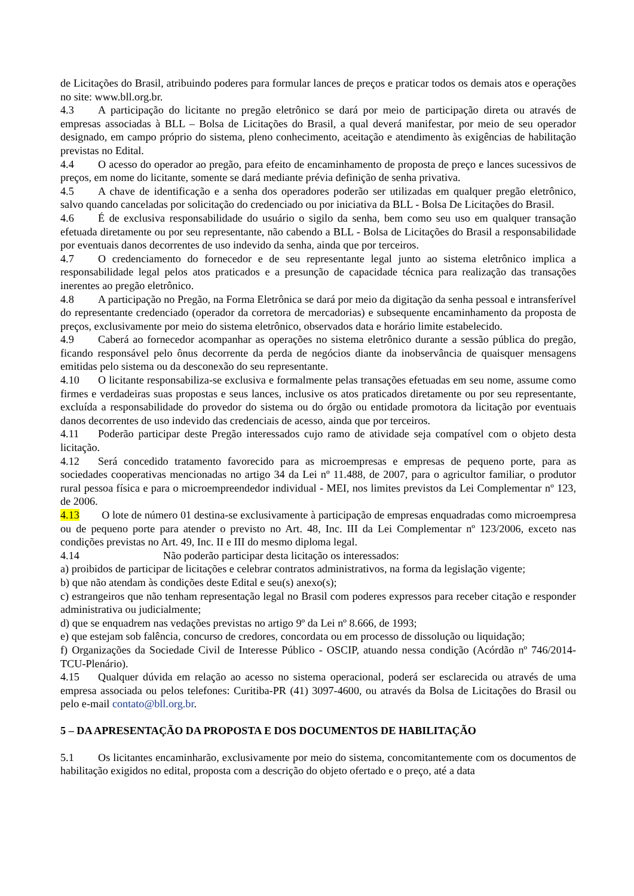de Licitações do Brasil, atribuindo poderes para formular lances de preços e praticar todos os demais atos e operações no site: www.bll.org.br.
4.3 A participação do licitante no pregão eletrônico se dará por meio de participação direta ou através de empresas associadas à BLL – Bolsa de Licitações do Brasil, a qual deverá manifestar, por meio de seu operador designado, em campo próprio do sistema, pleno conhecimento, aceitação e atendimento às exigências de habilitação previstas no Edital.
4.4 O acesso do operador ao pregão, para efeito de encaminhamento de proposta de preço e lances sucessivos de preços, em nome do licitante, somente se dará mediante prévia definição de senha privativa.
4.5 A chave de identificação e a senha dos operadores poderão ser utilizadas em qualquer pregão eletrônico, salvo quando canceladas por solicitação do credenciado ou por iniciativa da BLL - Bolsa De Licitações do Brasil.
4.6 É de exclusiva responsabilidade do usuário o sigilo da senha, bem como seu uso em qualquer transação efetuada diretamente ou por seu representante, não cabendo a BLL - Bolsa de Licitações do Brasil a responsabilidade por eventuais danos decorrentes de uso indevido da senha, ainda que por terceiros.
4.7 O credenciamento do fornecedor e de seu representante legal junto ao sistema eletrônico implica a responsabilidade legal pelos atos praticados e a presunção de capacidade técnica para realização das transações inerentes ao pregão eletrônico.
4.8 A participação no Pregão, na Forma Eletrônica se dará por meio da digitação da senha pessoal e intransferível do representante credenciado (operador da corretora de mercadorias) e subsequente encaminhamento da proposta de preços, exclusivamente por meio do sistema eletrônico, observados data e horário limite estabelecido.
4.9 Caberá ao fornecedor acompanhar as operações no sistema eletrônico durante a sessão pública do pregão, ficando responsável pelo ônus decorrente da perda de negócios diante da inobservância de quaisquer mensagens emitidas pelo sistema ou da desconexão do seu representante.
4.10 O licitante responsabiliza-se exclusiva e formalmente pelas transações efetuadas em seu nome, assume como firmes e verdadeiras suas propostas e seus lances, inclusive os atos praticados diretamente ou por seu representante, excluída a responsabilidade do provedor do sistema ou do órgão ou entidade promotora da licitação por eventuais danos decorrentes de uso indevido das credenciais de acesso, ainda que por terceiros.
4.11 Poderão participar deste Pregão interessados cujo ramo de atividade seja compatível com o objeto desta licitação.
4.12 Será concedido tratamento favorecido para as microempresas e empresas de pequeno porte, para as sociedades cooperativas mencionadas no artigo 34 da Lei nº 11.488, de 2007, para o agricultor familiar, o produtor rural pessoa física e para o microempreendedor individual - MEI, nos limites previstos da Lei Complementar nº 123, de 2006.
4.13 O lote de número 01 destina-se exclusivamente à participação de empresas enquadradas como microempresa ou de pequeno porte para atender o previsto no Art. 48, Inc. III da Lei Complementar nº 123/2006, exceto nas condições previstas no Art. 49, Inc. II e III do mesmo diploma legal.
4.14 Não poderão participar desta licitação os interessados:
a) proibidos de participar de licitações e celebrar contratos administrativos, na forma da legislação vigente;
b) que não atendam às condições deste Edital e seu(s) anexo(s);
c) estrangeiros que não tenham representação legal no Brasil com poderes expressos para receber citação e responder administrativa ou judicialmente;
d) que se enquadrem nas vedações previstas no artigo 9º da Lei nº 8.666, de 1993;
e) que estejam sob falência, concurso de credores, concordata ou em processo de dissolução ou liquidação;
f) Organizações da Sociedade Civil de Interesse Público - OSCIP, atuando nessa condição (Acórdão nº 746/2014-TCU-Plenário).
4.15 Qualquer dúvida em relação ao acesso no sistema operacional, poderá ser esclarecida ou através de uma empresa associada ou pelos telefones: Curitiba-PR (41) 3097-4600, ou através da Bolsa de Licitações do Brasil ou pelo e-mail contato@bll.org.br.
5 – DA APRESENTAÇÃO DA PROPOSTA E DOS DOCUMENTOS DE HABILITAÇÃO
5.1 Os licitantes encaminharão, exclusivamente por meio do sistema, concomitantemente com os documentos de habilitação exigidos no edital, proposta com a descrição do objeto ofertado e o preço, até a data